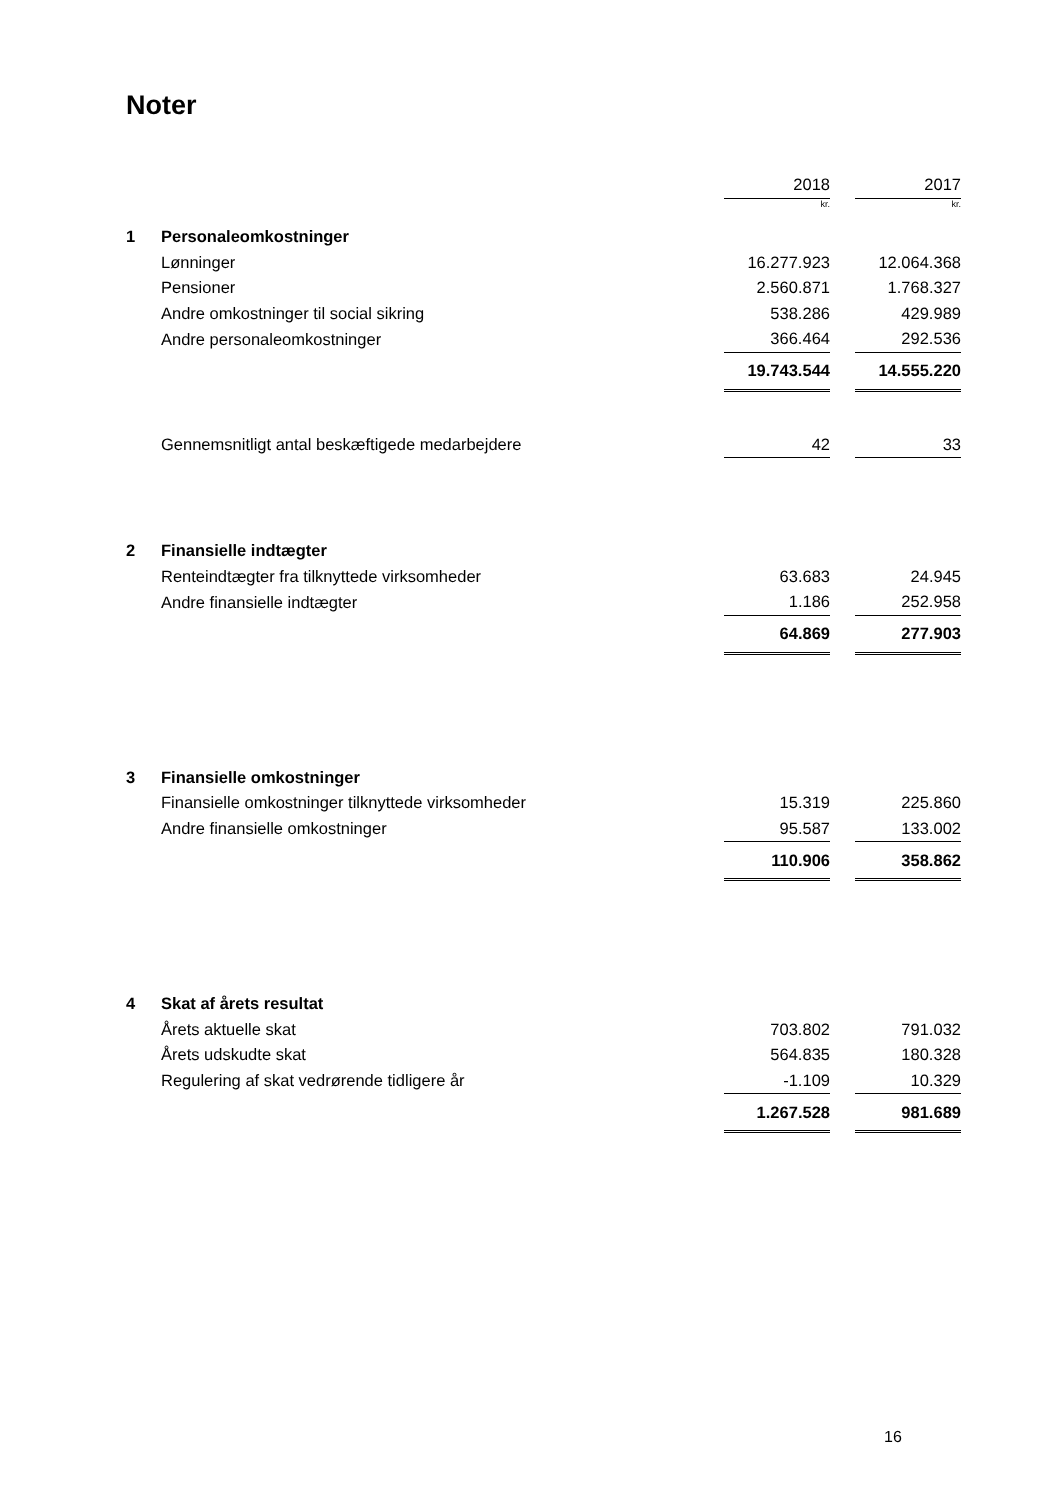Noter
| | | 2018 | | 2017 |
| | | kr. | | kr. |
| 1 | Personaleomkostninger | | | |
| | Lønninger | 16.277.923 | | 12.064.368 |
| | Pensioner | 2.560.871 | | 1.768.327 |
| | Andre omkostninger til social sikring | 538.286 | | 429.989 |
| | Andre personaleomkostninger | 366.464 | | 292.536 |
| | | 19.743.544 | | 14.555.220 |
| | Gennemsnitligt antal beskæftigede medarbejdere | 42 | | 33 |
| 2 | Finansielle indtægter | | | |
| | Renteindtægter fra tilknyttede virksomheder | 63.683 | | 24.945 |
| | Andre finansielle indtægter | 1.186 | | 252.958 |
| | | 64.869 | | 277.903 |
| 3 | Finansielle omkostninger | | | |
| | Finansielle omkostninger tilknyttede virksomheder | 15.319 | | 225.860 |
| | Andre finansielle omkostninger | 95.587 | | 133.002 |
| | | 110.906 | | 358.862 |
| 4 | Skat af årets resultat | | | |
| | Årets aktuelle skat | 703.802 | | 791.032 |
| | Årets udskudte skat | 564.835 | | 180.328 |
| | Regulering af skat vedrørende tidligere år | -1.109 | | 10.329 |
| | | 1.267.528 | | 981.689 |
16